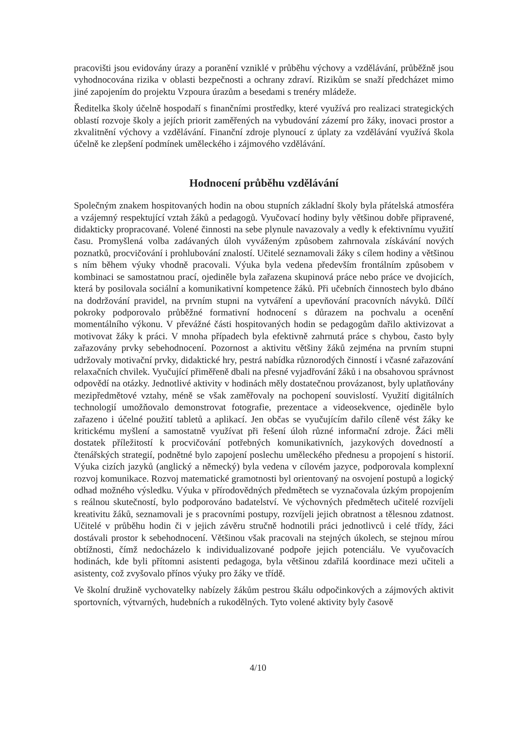pracovišti jsou evidovány úrazy a poranění vzniklé v průběhu výchovy a vzdělávání, průběžně jsou vyhodnocována rizika v oblasti bezpečnosti a ochrany zdraví. Rizikům se snaží předcházet mimo jiné zapojením do projektu Vzpoura úrazům a besedami s trenéry mládeže.
Ředitelka školy účelně hospodaří s finančními prostředky, které využívá pro realizaci strategických oblastí rozvoje školy a jejích priorit zaměřených na vybudování zázemí pro žáky, inovaci prostor a zkvalitnění výchovy a vzdělávání. Finanční zdroje plynoucí z úplaty za vzdělávání využívá škola účelně ke zlepšení podmínek uměleckého i zájmového vzdělávání.
Hodnocení průběhu vzdělávání
Společným znakem hospitovaných hodin na obou stupních základní školy byla přátelská atmosféra a vzájemný respektující vztah žáků a pedagogů. Vyučovací hodiny byly většinou dobře připravené, didakticky propracované. Volené činnosti na sebe plynule navazovaly a vedly k efektivnímu využití času. Promyšlená volba zadávaných úloh vyváženým způsobem zahrnovala získávání nových poznatků, procvičování i prohlubování znalostí. Učitelé seznamovali žáky s cílem hodiny a většinou s ním během výuky vhodně pracovali. Výuka byla vedena především frontálním způsobem v kombinaci se samostatnou prací, ojediněle byla zařazena skupinová práce nebo práce ve dvojicích, která by posilovala sociální a komunikativní kompetence žáků. Při učebních činnostech bylo dbáno na dodržování pravidel, na prvním stupni na vytváření a upevňování pracovních návyků. Dílčí pokroky podporovalo průběžné formativní hodnocení s důrazem na pochvalu a ocenění momentálního výkonu. V převážné části hospitovaných hodin se pedagogům dařilo aktivizovat a motivovat žáky k práci. V mnoha případech byla efektivně zahrnutá práce s chybou, často byly zařazovány prvky sebehodnocení. Pozornost a aktivitu většiny žáků zejména na prvním stupni udržovaly motivační prvky, didaktické hry, pestrá nabídka různorodých činností i včasné zařazování relaxačních chvilek. Vyučující přiměřeně dbali na přesné vyjadřování žáků i na obsahovou správnost odpovědí na otázky. Jednotlivé aktivity v hodinách měly dostatečnou provázanost, byly uplatňovány mezipředmětové vztahy, méně se však zaměřovaly na pochopení souvislostí. Využití digitálních technologií umožňovalo demonstrovat fotografie, prezentace a videosekvence, ojediněle bylo zařazeno i účelné použití tabletů a aplikací. Jen občas se vyučujícím dařilo cíleně vést žáky ke kritickému myšlení a samostatně využívat při řešení úloh různé informační zdroje. Žáci měli dostatek příležitostí k procvičování potřebných komunikativních, jazykových dovedností a čtenářských strategií, podnětné bylo zapojení poslechu uměleckého přednesu a propojení s historií. Výuka cizích jazyků (anglický a německý) byla vedena v cílovém jazyce, podporovala komplexní rozvoj komunikace. Rozvoj matematické gramotnosti byl orientovaný na osvojení postupů a logický odhad možného výsledku. Výuka v přírodovědných předmětech se vyznačovala úzkým propojením s reálnou skutečností, bylo podporováno badatelství. Ve výchovných předmětech učitelé rozvíjeli kreativitu žáků, seznamovali je s pracovními postupy, rozvíjeli jejich obratnost a tělesnou zdatnost. Učitelé v průběhu hodin či v jejich závěru stručně hodnotili práci jednotlivců i celé třídy, žáci dostávali prostor k sebehodnocení. Většinou však pracovali na stejných úkolech, se stejnou mírou obtížnosti, čímž nedocházelo k individualizované podpoře jejich potenciálu. Ve vyučovacích hodinách, kde byli přítomni asistenti pedagoga, byla většinou zdařilá koordinace mezi učiteli a asistenty, což zvyšovalo přínos výuky pro žáky ve třídě.
Ve školní družině vychovatelky nabízely žákům pestrou škálu odpočinkových a zájmových aktivit sportovních, výtvarných, hudebních a rukodělných. Tyto volené aktivity byly časově
4/10